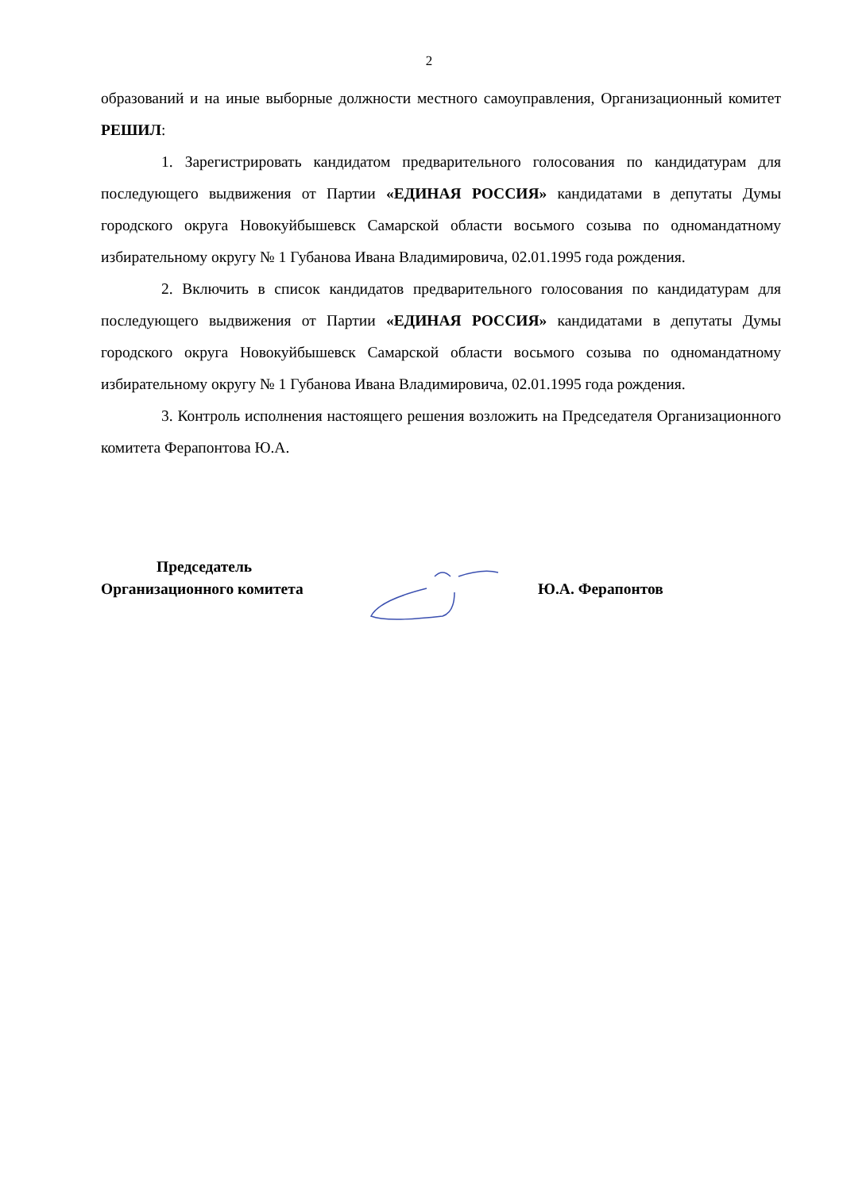2
образований и на иные выборные должности местного самоуправления, Организационный комитет РЕШИЛ:
1. Зарегистрировать кандидатом предварительного голосования по кандидатурам для последующего выдвижения от Партии «ЕДИНАЯ РОССИЯ» кандидатами в депутаты Думы городского округа Новокуйбышевск Самарской области восьмого созыва по одномандатному избирательному округу № 1 Губанова Ивана Владимировича, 02.01.1995 года рождения.
2. Включить в список кандидатов предварительного голосования по кандидатурам для последующего выдвижения от Партии «ЕДИНАЯ РОССИЯ» кандидатами в депутаты Думы городского округа Новокуйбышевск Самарской области восьмого созыва по одномандатному избирательному округу № 1 Губанова Ивана Владимировича, 02.01.1995 года рождения.
3. Контроль исполнения настоящего решения возложить на Председателя Организационного комитета Ферапонтова Ю.А.
Председатель
Организационного комитета
Ю.А. Ферапонтов